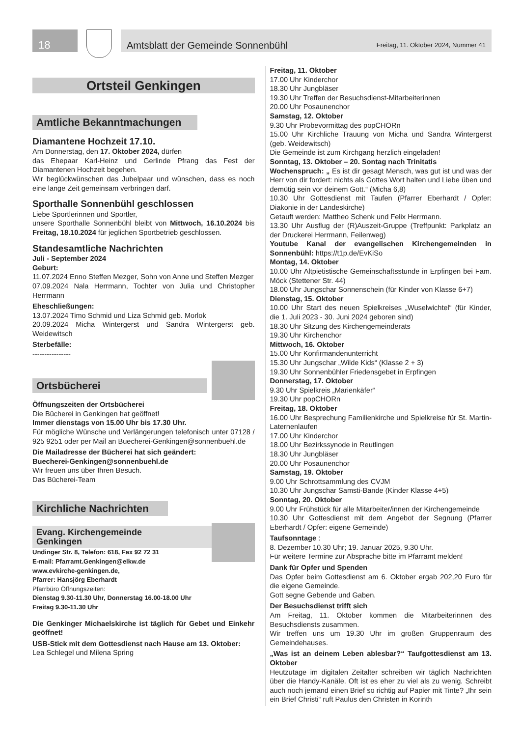18 Amtsblatt der Gemeinde Sonnenbühl Freitag, 11. Oktober 2024, Nummer 41
Ortsteil Genkingen
Amtliche Bekanntmachungen
Diamantene Hochzeit 17.10.
Am Donnerstag, den 17. Oktober 2024, dürfen
das Ehepaar Karl-Heinz und Gerlinde Pfrang das Fest der Diamantenen Hochzeit begehen.
Wir beglückwünschen das Jubelpaar und wünschen, dass es noch eine lange Zeit gemeinsam verbringen darf.
Sporthalle Sonnenbühl geschlossen
Liebe Sportlerinnen und Sportler,
unsere Sporthalle Sonnenbühl bleibt von Mittwoch, 16.10.2024 bis Freitag, 18.10.2024 für jeglichen Sportbetrieb geschlossen.
Standesamtliche Nachrichten
Juli - September 2024
Geburt:
11.07.2024 Enno Steffen Mezger, Sohn von Anne und Steffen Mezger
07.09.2024 Nala Herrmann, Tochter von Julia und Christopher Herrmann
Eheschließungen:
13.07.2024 Timo Schmid und Liza Schmid geb. Morlok
20.09.2024 Micha Wintergerst und Sandra Wintergerst geb. Weidewitsch
Sterbefälle:
----------------
Ortsbücherei
Öffnungszeiten der Ortsbücherei
Die Bücherei in Genkingen hat geöffnet!
Immer dienstags von 15.00 Uhr bis 17.30 Uhr.
Für mögliche Wünsche und Verlängerungen telefonisch unter 07128 / 925 9251 oder per Mail an Buecherei-Genkingen@sonnenbuehl.de
Die Mailadresse der Bücherei hat sich geändert:
Buecherei-Genkingen@sonnenbuehl.de
Wir freuen uns über Ihren Besuch.
Das Bücherei-Team
Kirchliche Nachrichten
Evang. Kirchengemeinde
Genkingen
Undinger Str. 8, Telefon: 618, Fax 92 72 31
E-mail: Pfarramt.Genkingen@elkw.de
www.evkirche-genkingen.de,
Pfarrer: Hansjörg Eberhardt
Pfarrbüro Öffnungszeiten:
Dienstag 9.30-11.30 Uhr, Donnerstag 16.00-18.00 Uhr
Freitag 9.30-11.30 Uhr
Die Genkinger Michaelskirche ist täglich für Gebet und Einkehr geöffnet!
USB-Stick mit dem Gottesdienst nach Hause am 13. Oktober:
Lea Schlegel und Milena Spring
Freitag, 11. Oktober
17.00 Uhr Kinderchor
18.30 Uhr Jungbläser
19.30 Uhr Treffen der Besuchsdienst-Mitarbeiterinnen
20.00 Uhr Posaunenchor
Samstag, 12. Oktober
9.30 Uhr Probevormittag des popCHORn
15.00 Uhr Kirchliche Trauung von Micha und Sandra Wintergerst (geb. Weidewitsch)
Die Gemeinde ist zum Kirchgang herzlich eingeladen!
Sonntag, 13. Oktober – 20. Sontag nach Trinitatis
Wochenspruch: „ Es ist dir gesagt Mensch, was gut ist und was der Herr von dir fordert: nichts als Gottes Wort halten und Liebe üben und demütig sein vor deinem Gott.“ (Micha 6,8)
10.30 Uhr Gottesdienst mit Taufen (Pfarrer Eberhardt / Opfer: Diakonie in der Landeskirche)
Getauft werden: Mattheo Schenk und Felix Herrmann.
13.30 Uhr Ausflug der (R)Auszeit-Gruppe (Treffpunkt: Parkplatz an der Druckerei Herrmann, Feilenweg)
Youtube Kanal der evangelischen Kirchengemeinden in Sonnenbühl: https://t1p.de/EvKiSo
Montag, 14. Oktober
10.00 Uhr Altpietistische Gemeinschaftsstunde in Erpfingen bei Fam. Möck (Stettener Str. 44)
18.00 Uhr Jungschar Sonnenschein (für Kinder von Klasse 6+7)
Dienstag, 15. Oktober
10.00 Uhr Start des neuen Spielkreises „Wuselwichtel“ (für Kinder, die 1. Juli 2023 - 30. Juni 2024 geboren sind)
18.30 Uhr Sitzung des Kirchengemeinderats
19.30 Uhr Kirchenchor
Mittwoch, 16. Oktober
15.00 Uhr Konfirmandenunterricht
15.30 Uhr Jungschar „Wilde Kids“ (Klasse 2 + 3)
19.30 Uhr Sonnenbühler Friedensgebet in Erpfingen
Donnerstag, 17. Oktober
9.30 Uhr Spielkreis „Marienkäfer“
19.30 Uhr popCHORn
Freitag, 18. Oktober
16.00 Uhr Besprechung Familienkirche und Spielkreise für St. Martin-Laternenlaufen
17.00 Uhr Kinderchor
18.00 Uhr Bezirkssynode in Reutlingen
18.30 Uhr Jungbläser
20.00 Uhr Posaunenchor
Samstag, 19. Oktober
9.00 Uhr Schrottsammlung des CVJM
10.30 Uhr Jungschar Samsti-Bande (Kinder Klasse 4+5)
Sonntag, 20. Oktober
9.00 Uhr Frühstück für alle Mitarbeiter/innen der Kirchengemeinde
10.30 Uhr Gottesdienst mit dem Angebot der Segnung (Pfarrer Eberhardt / Opfer: eigene Gemeinde)
Taufsonntage :
8. Dezember 10.30 Uhr; 19. Januar 2025, 9.30 Uhr.
Für weitere Termine zur Absprache bitte im Pfarramt melden!
Dank für Opfer und Spenden
Das Opfer beim Gottesdienst am 6. Oktober ergab 202,20 Euro für die eigene Gemeinde.
Gott segne Gebende und Gaben.
Der Besuchsdienst trifft sich
Am Freitag, 11. Oktober kommen die Mitarbeiterinnen des Besuchsdiensts zusammen.
Wir treffen uns um 19.30 Uhr im großen Gruppenraum des Gemeindehauses.
„Was ist an deinem Leben ablesbar?“ Taufgottesdienst am 13. Oktober
Heutzutage im digitalen Zeitalter schreiben wir täglich Nachrichten über die Handy-Kanäle. Oft ist es eher zu viel als zu wenig. Schreibt auch noch jemand einen Brief so richtig auf Papier mit Tinte? „Ihr sein ein Brief Christi“ ruft Paulus den Christen in Korinth